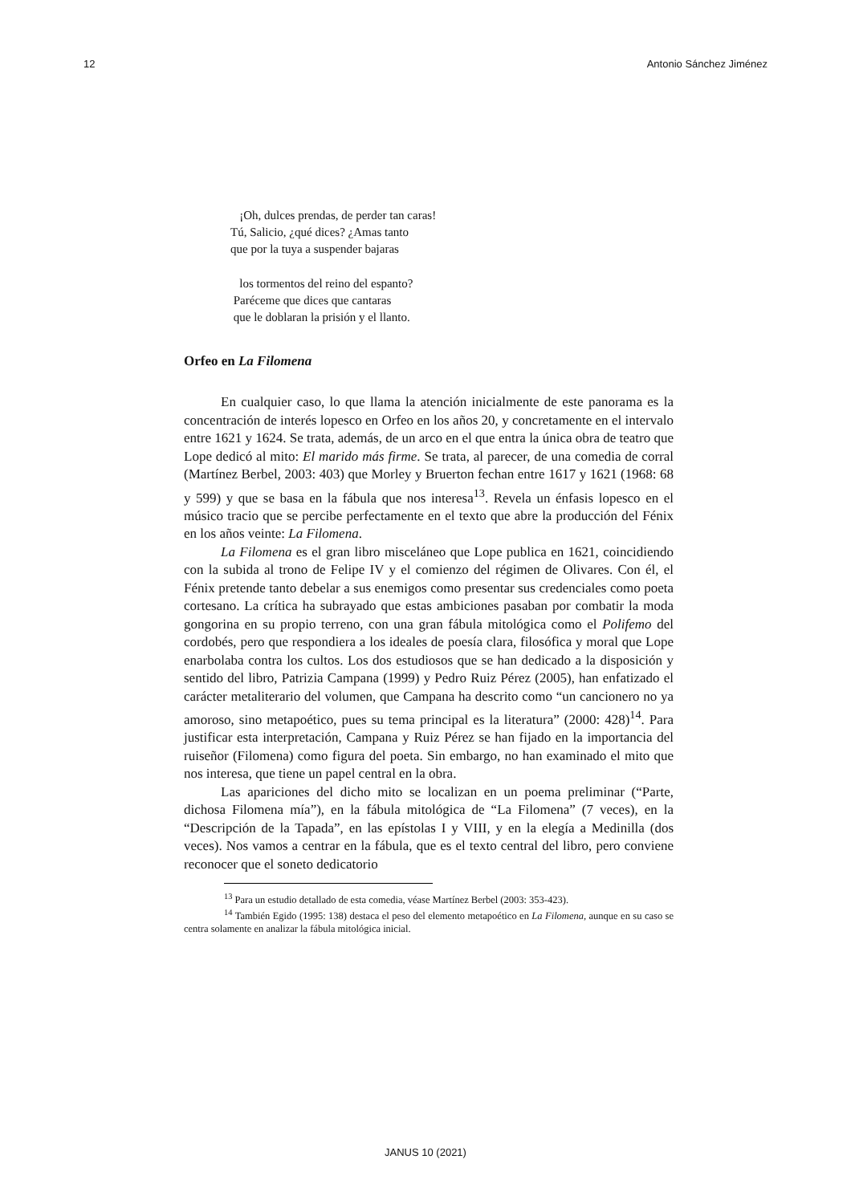12 Antonio Sánchez Jiménez
¡Oh, dulces prendas, de perder tan caras!
Tú, Salicio, ¿qué dices? ¿Amas tanto
que por la tuya a suspender bajaras
los tormentos del reino del espanto?
Paréceme que dices que cantaras
que le doblaran la prisión y el llanto.
Orfeo en La Filomena
En cualquier caso, lo que llama la atención inicialmente de este panorama es la concentración de interés lopesco en Orfeo en los años 20, y concretamente en el intervalo entre 1621 y 1624. Se trata, además, de un arco en el que entra la única obra de teatro que Lope dedicó al mito: El marido más firme. Se trata, al parecer, de una comedia de corral (Martínez Berbel, 2003: 403) que Morley y Bruerton fechan entre 1617 y 1621 (1968: 68 y 599) y que se basa en la fábula que nos interesa<sup>13</sup>. Revela un énfasis lopesco en el músico tracio que se percibe perfectamente en el texto que abre la producción del Fénix en los años veinte: La Filomena.
La Filomena es el gran libro misceláneo que Lope publica en 1621, coincidiendo con la subida al trono de Felipe IV y el comienzo del régimen de Olivares. Con él, el Fénix pretende tanto debelar a sus enemigos como presentar sus credenciales como poeta cortesano. La crítica ha subrayado que estas ambiciones pasaban por combatir la moda gongorina en su propio terreno, con una gran fábula mitológica como el Polifemo del cordobés, pero que respondiera a los ideales de poesía clara, filosófica y moral que Lope enarbolaba contra los cultos. Los dos estudiosos que se han dedicado a la disposición y sentido del libro, Patrizia Campana (1999) y Pedro Ruiz Pérez (2005), han enfatizado el carácter metaliterario del volumen, que Campana ha descrito como “un cancionero no ya amoroso, sino metapoético, pues su tema principal es la literatura” (2000: 428)<sup>14</sup>. Para justificar esta interpretación, Campana y Ruiz Pérez se han fijado en la importancia del ruiseñor (Filomena) como figura del poeta. Sin embargo, no han examinado el mito que nos interesa, que tiene un papel central en la obra.
Las apariciones del dicho mito se localizan en un poema preliminar (“Parte, dichosa Filomena mía”), en la fábula mitológica de “La Filomena” (7 veces), en la “Descripción de la Tapada”, en las epístolas I y VIII, y en la elegía a Medinilla (dos veces). Nos vamos a centrar en la fábula, que es el texto central del libro, pero conviene reconocer que el soneto dedicatorio
<sup>13</sup> Para un estudio detallado de esta comedia, véase Martínez Berbel (2003: 353-423).
<sup>14</sup> También Egido (1995: 138) destaca el peso del elemento metapoético en La Filomena, aunque en su caso se centra solamente en analizar la fábula mitológica inicial.
JANUS 10 (2021)